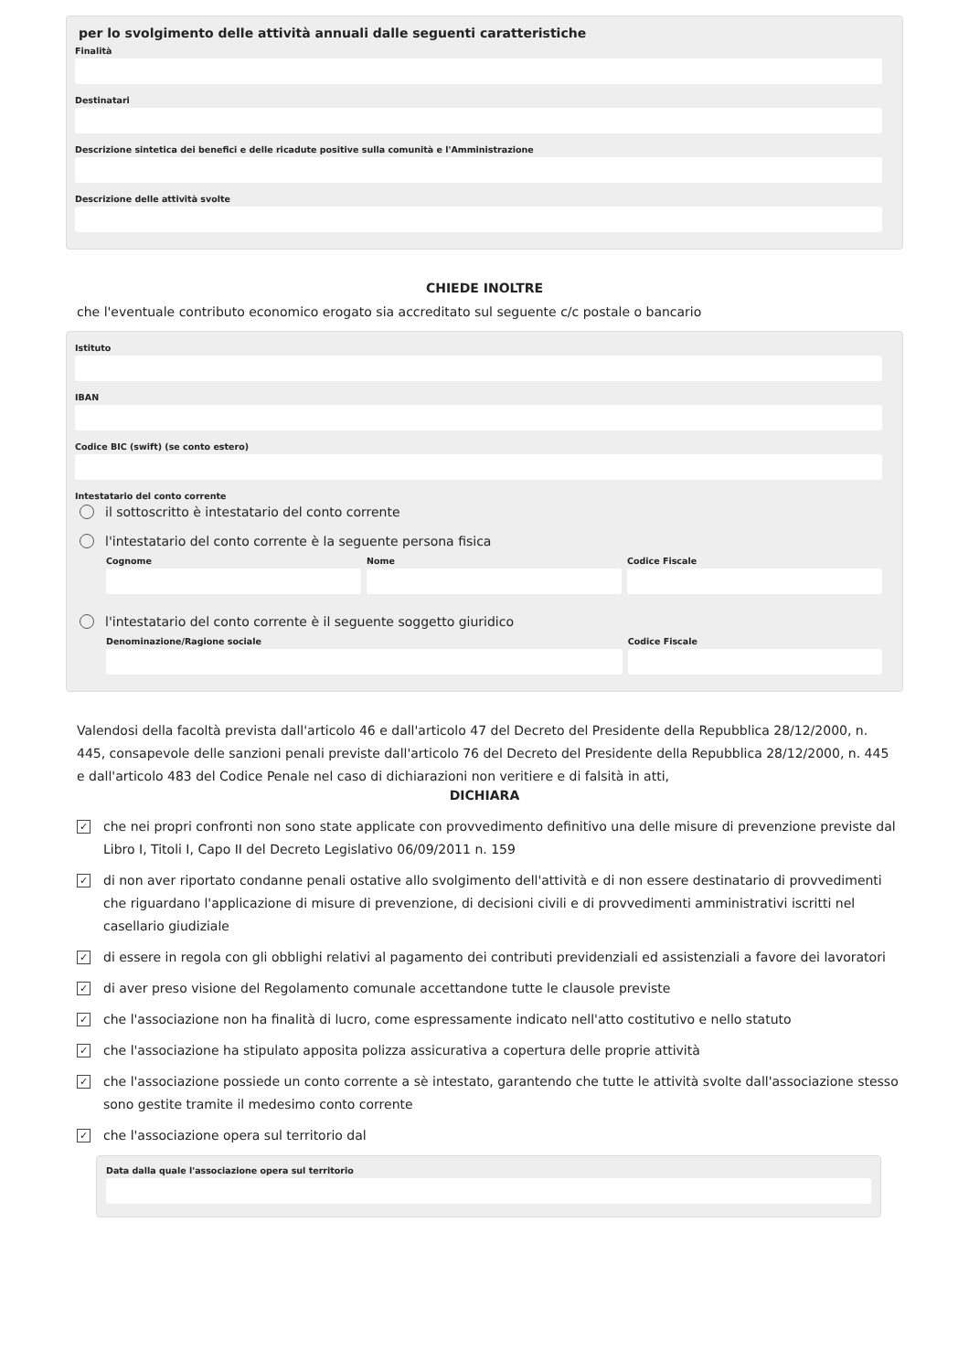per lo svolgimento delle attività annuali dalle seguenti caratteristiche
Finalità
Destinatari
Descrizione sintetica dei benefici e delle ricadute positive sulla comunità e l'Amministrazione
Descrizione delle attività svolte
CHIEDE INOLTRE
che l'eventuale contributo economico erogato sia accreditato sul seguente c/c postale o bancario
Istituto
IBAN
Codice BIC (swift) (se conto estero)
Intestatario del conto corrente
il sottoscritto è intestatario del conto corrente
l'intestatario del conto corrente è la seguente persona fisica
Cognome Nome Codice Fiscale
l'intestatario del conto corrente è il seguente soggetto giuridico
Denominazione/Ragione sociale Codice Fiscale
Valendosi della facoltà prevista dall'articolo 46 e dall'articolo 47 del Decreto del Presidente della Repubblica 28/12/2000, n. 445, consapevole delle sanzioni penali previste dall'articolo 76 del Decreto del Presidente della Repubblica 28/12/2000, n. 445 e dall'articolo 483 del Codice Penale nel caso di dichiarazioni non veritiere e di falsità in atti,
DICHIARA
✓ che nei propri confronti non sono state applicate con provvedimento definitivo una delle misure di prevenzione previste dal Libro I, Titoli I, Capo II del Decreto Legislativo 06/09/2011 n. 159
✓ di non aver riportato condanne penali ostative allo svolgimento dell'attività e di non essere destinatario di provvedimenti che riguardano l'applicazione di misure di prevenzione, di decisioni civili e di provvedimenti amministrativi iscritti nel casellario giudiziale
✓ di essere in regola con gli obblighi relativi al pagamento dei contributi previdenziali ed assistenziali a favore dei lavoratori
✓ di aver preso visione del Regolamento comunale accettandone tutte le clausole previste
✓ che l'associazione non ha finalità di lucro, come espressamente indicato nell'atto costitutivo e nello statuto
✓ che l'associazione ha stipulato apposita polizza assicurativa a copertura delle proprie attività
✓ che l'associazione possiede un conto corrente a sè intestato, garantendo che tutte le attività svolte dall'associazione stesso sono gestite tramite il medesimo conto corrente
✓ che l'associazione opera sul territorio dal
Data dalla quale l'associazione opera sul territorio